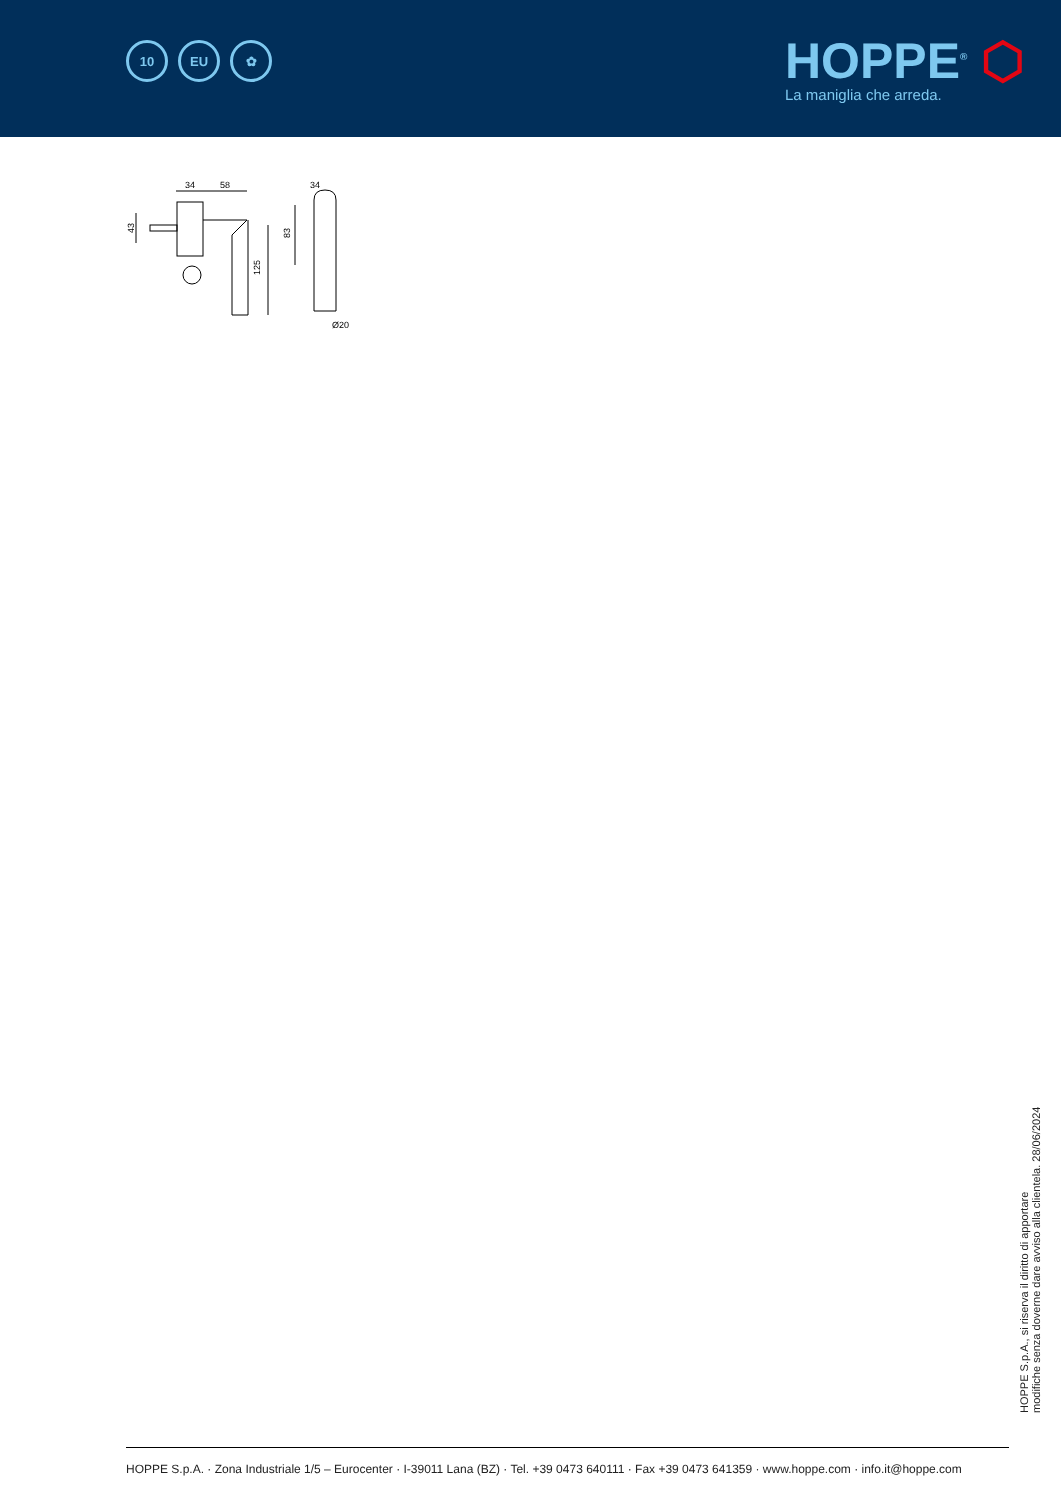10 EU ✿
HOPPE<sup>®</sup> ⬡
La maniglia che arreda.
34
58
43
125
34
83
Ø20
HOPPE S.p.A., si riserva il diritto di apportare
modifiche senza doverne dare avviso alla clientela. 28/06/2024
HOPPE S.p.A. · Zona Industriale 1/5 – Eurocenter · I-39011 Lana (BZ) · Tel. +39 0473 640111 · Fax +39 0473 641359 · www.hoppe.com · info.it@hoppe.com